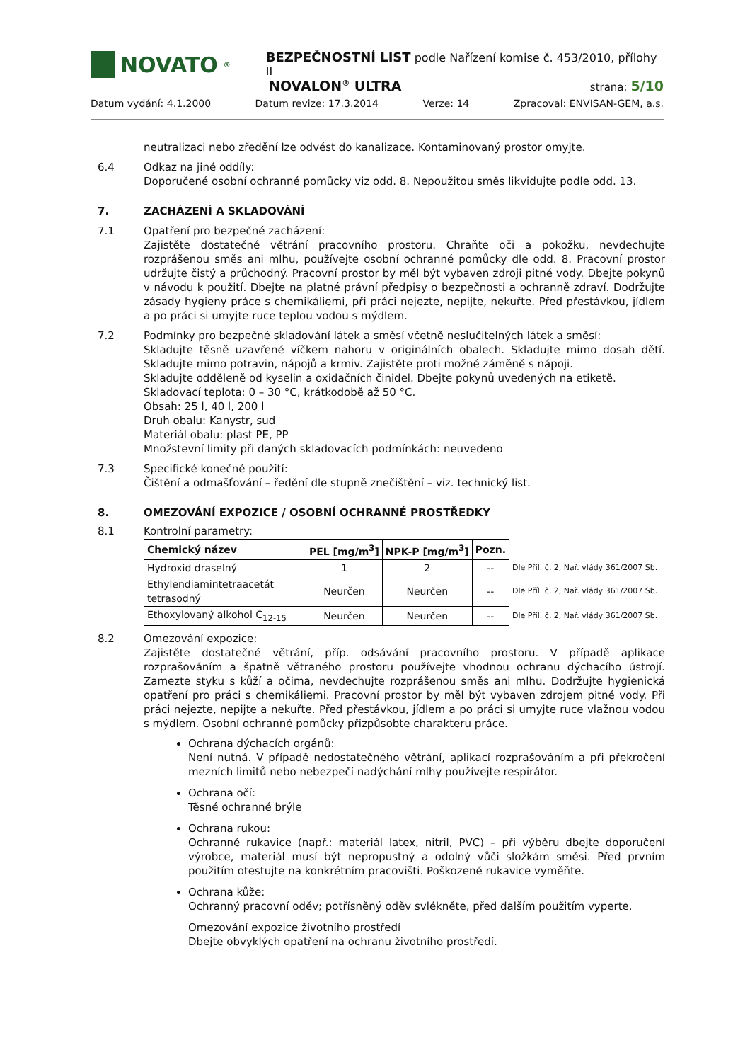NOVATO<sup>®</sup>
BEZPEČNOSTNÍ LIST podle Nařízení komise č. 453/2010, přílohy II
NOVALON<sup>®</sup> ULTRA strana: 5/10
Datum vydání: 4.1.2000 Datum revize: 17.3.2014 Verze: 14 Zpracoval: ENVISAN-GEM, a.s.
neutralizaci nebo zředění lze odvést do kanalizace. Kontaminovaný prostor omyjte.
6.4 Odkaz na jiné oddíly:
Doporučené osobní ochranné pomůcky viz odd. 8. Nepoužitou směs likvidujte podle odd. 13.
7. ZACHÁZENÍ A SKLADOVÁNÍ
7.1 Opatření pro bezpečné zacházení:
Zajistěte dostatečné větrání pracovního prostoru. Chraňte oči a pokožku, nevdechujte rozprášenou směs ani mlhu, používejte osobní ochranné pomůcky dle odd. 8. Pracovní prostor udržujte čistý a průchodný. Pracovní prostor by měl být vybaven zdroji pitné vody. Dbejte pokynů v návodu k použití. Dbejte na platné právní předpisy o bezpečnosti a ochranně zdraví. Dodržujte zásady hygieny práce s chemikáliemi, při práci nejezte, nepijte, nekuřte. Před přestávkou, jídlem a po práci si umyjte ruce teplou vodou s mýdlem.
7.2 Podmínky pro bezpečné skladování látek a směsí včetně neslučitelných látek a směsí:
Skladujte těsně uzavřené víčkem nahoru v originálních obalech. Skladujte mimo dosah dětí. Skladujte mimo potravin, nápojů a krmiv. Zajistěte proti možné záměně s nápoji.
Skladujte odděleně od kyselin a oxidačních činidel. Dbejte pokynů uvedených na etiketě.
Skladovací teplota: 0 – 30 °C, krátkodobě až 50 °C.
Obsah: 25 l, 40 l, 200 l
Druh obalu: Kanystr, sud
Materiál obalu: plast PE, PP
Množstevní limity při daných skladovacích podmínkách: neuvedeno
7.3 Specifické konečné použití:
Čištění a odmašťování – ředění dle stupně znečištění – viz. technický list.
8. OMEZOVÁNÍ EXPOZICE / OSOBNÍ OCHRANNÉ PROSTŘEDKY
8.1 Kontrolní parametry:
| Chemický název | PEL [mg/m<sup>3</sup>] | NPK-P [mg/m<sup>3</sup>] | Pozn. | |
| Hydroxid draselný | 1 | 2 | -- | Dle Příl. č. 2, Nař. vlády 361/2007 Sb. |
| Ethylendiamintetraacetát tetrasodný | Neurčen | Neurčen | -- | Dle Příl. č. 2, Nař. vlády 361/2007 Sb. |
| Ethoxylovaný alkohol C<sub>12-15</sub> | Neurčen | Neurčen | -- | Dle Příl. č. 2, Nař. vlády 361/2007 Sb. |
8.2 Omezování expozice:
Zajistěte dostatečné větrání, příp. odsávání pracovního prostoru. V případě aplikace rozprašováním a špatně větraného prostoru používejte vhodnou ochranu dýchacího ústrojí. Zamezte styku s kůží a očima, nevdechujte rozprášenou směs ani mlhu. Dodržujte hygienická opatření pro práci s chemikáliemi. Pracovní prostor by měl být vybaven zdrojem pitné vody. Při práci nejezte, nepijte a nekuřte. Před přestávkou, jídlem a po práci si umyjte ruce vlažnou vodou s mýdlem. Osobní ochranné pomůcky přizpůsobte charakteru práce.
Ochrana dýchacích orgánů:
Není nutná. V případě nedostatečného větrání, aplikací rozprašováním a při překročení mezních limitů nebo nebezpečí nadýchání mlhy používejte respirátor.
Ochrana očí:
Těsné ochranné brýle
Ochrana rukou:
Ochranné rukavice (např.: materiál latex, nitril, PVC) – při výběru dbejte doporučení výrobce, materiál musí být nepropustný a odolný vůči složkám směsi. Před prvním použitím otestujte na konkrétním pracovišti. Poškozené rukavice vyměňte.
Ochrana kůže:
Ochranný pracovní oděv; potřísněný oděv svlékněte, před dalším použitím vyperte.
Omezování expozice životního prostředí
Dbejte obvyklých opatření na ochranu životního prostředí.